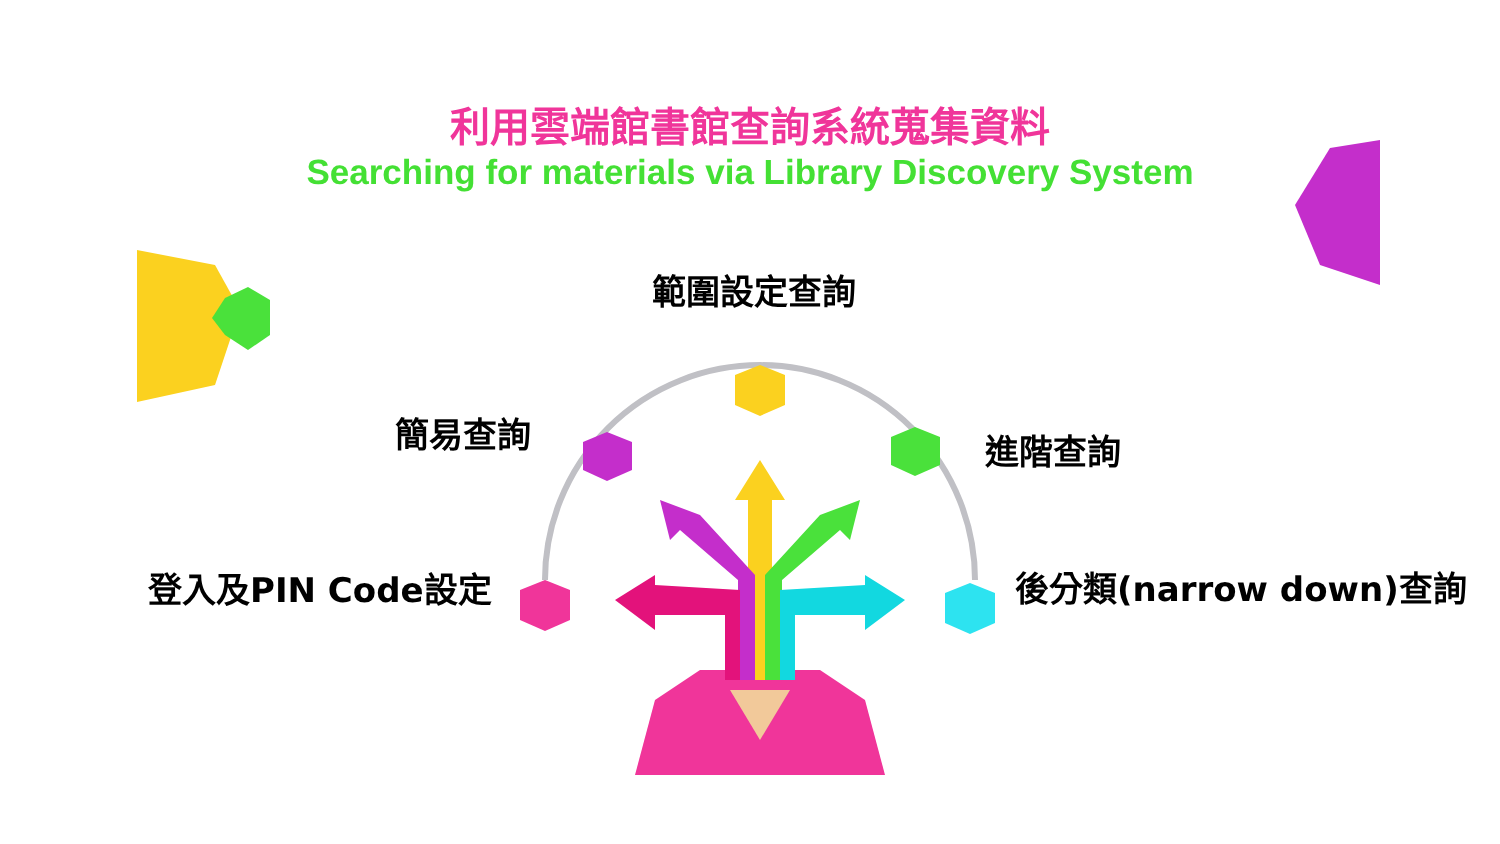利用雲端館書館查詢系統蒐集資料
Searching for materials via Library Discovery System
範圍設定查詢
簡易查詢 進階查詢
登入及PIN Code設定 後分類(narrow down)查詢